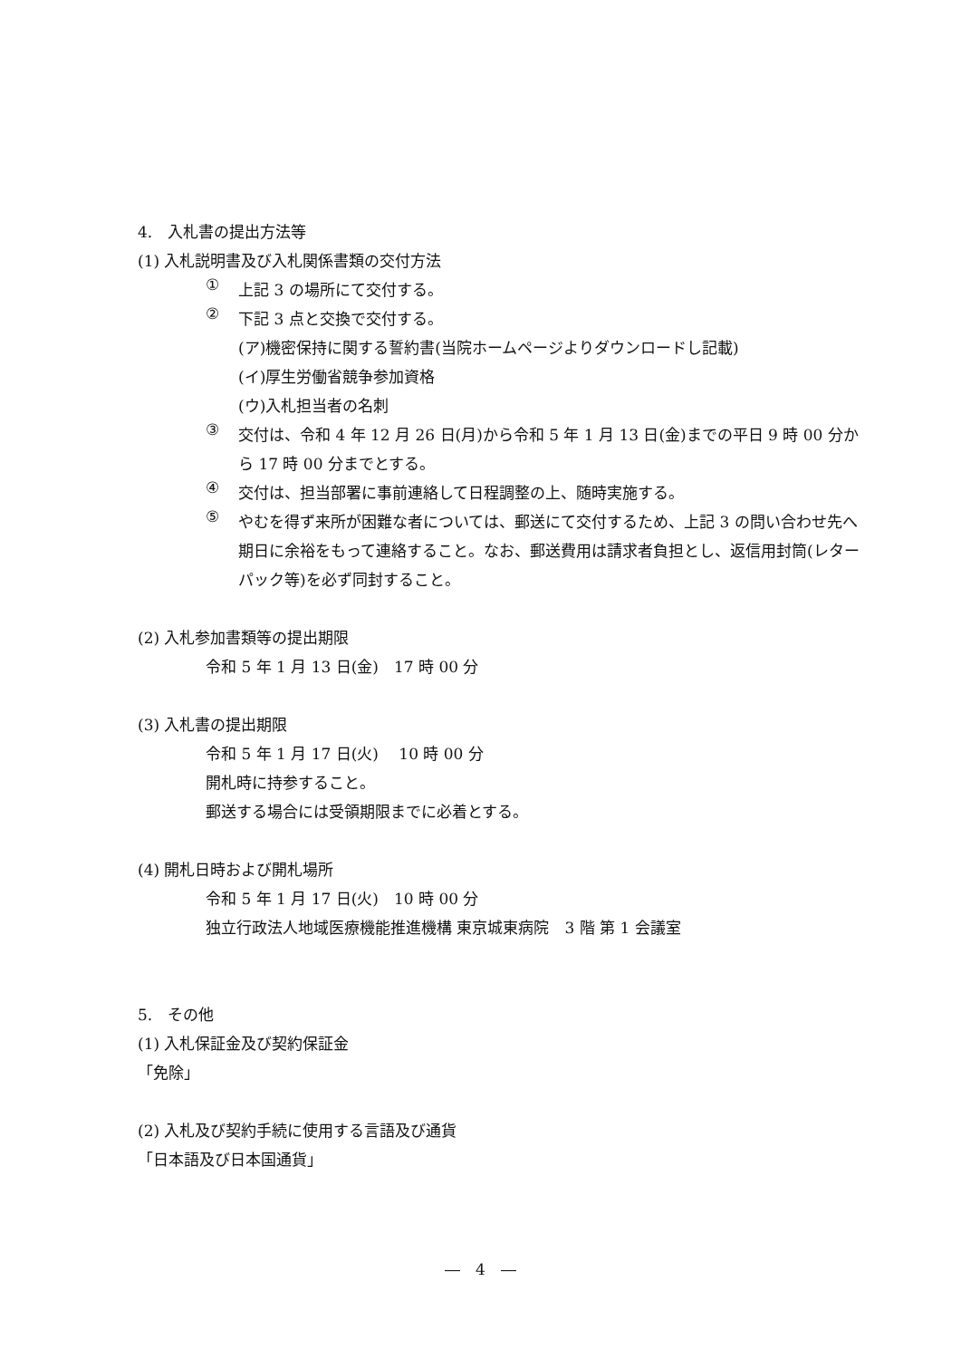4.　入札書の提出方法等
(1) 入札説明書及び入札関係書類の交付方法
①
上記 3 の場所にて交付する。
②
下記 3 点と交換で交付する。
(ア)機密保持に関する誓約書(当院ホームページよりダウンロードし記載)
(イ)厚生労働省競争参加資格
(ウ)入札担当者の名刺
③
交付は、令和 4 年 12 月 26 日(月)から令和 5 年 1 月 13 日(金)までの平日 9 時 00 分から 17 時 00 分までとする。
④
交付は、担当部署に事前連絡して日程調整の上、随時実施する。
⑤
やむを得ず来所が困難な者については、郵送にて交付するため、上記 3 の問い合わせ先へ期日に余裕をもって連絡すること。なお、郵送費用は請求者負担とし、返信用封筒(レターパック等)を必ず同封すること。
(2) 入札参加書類等の提出期限
令和 5 年 1 月 13 日(金)　17 時 00 分
(3) 入札書の提出期限
令和 5 年 1 月 17 日(火)　 10 時 00 分
開札時に持参すること。
郵送する場合には受領期限までに必着とする。
(4) 開札日時および開札場所
令和 5 年 1 月 17 日(火)　10 時 00 分
独立行政法人地域医療機能推進機構 東京城東病院　3 階 第 1 会議室
5.　その他
(1) 入札保証金及び契約保証金
「免除」
(2) 入札及び契約手続に使用する言語及び通貨
「日本語及び日本国通貨」
―　4　―